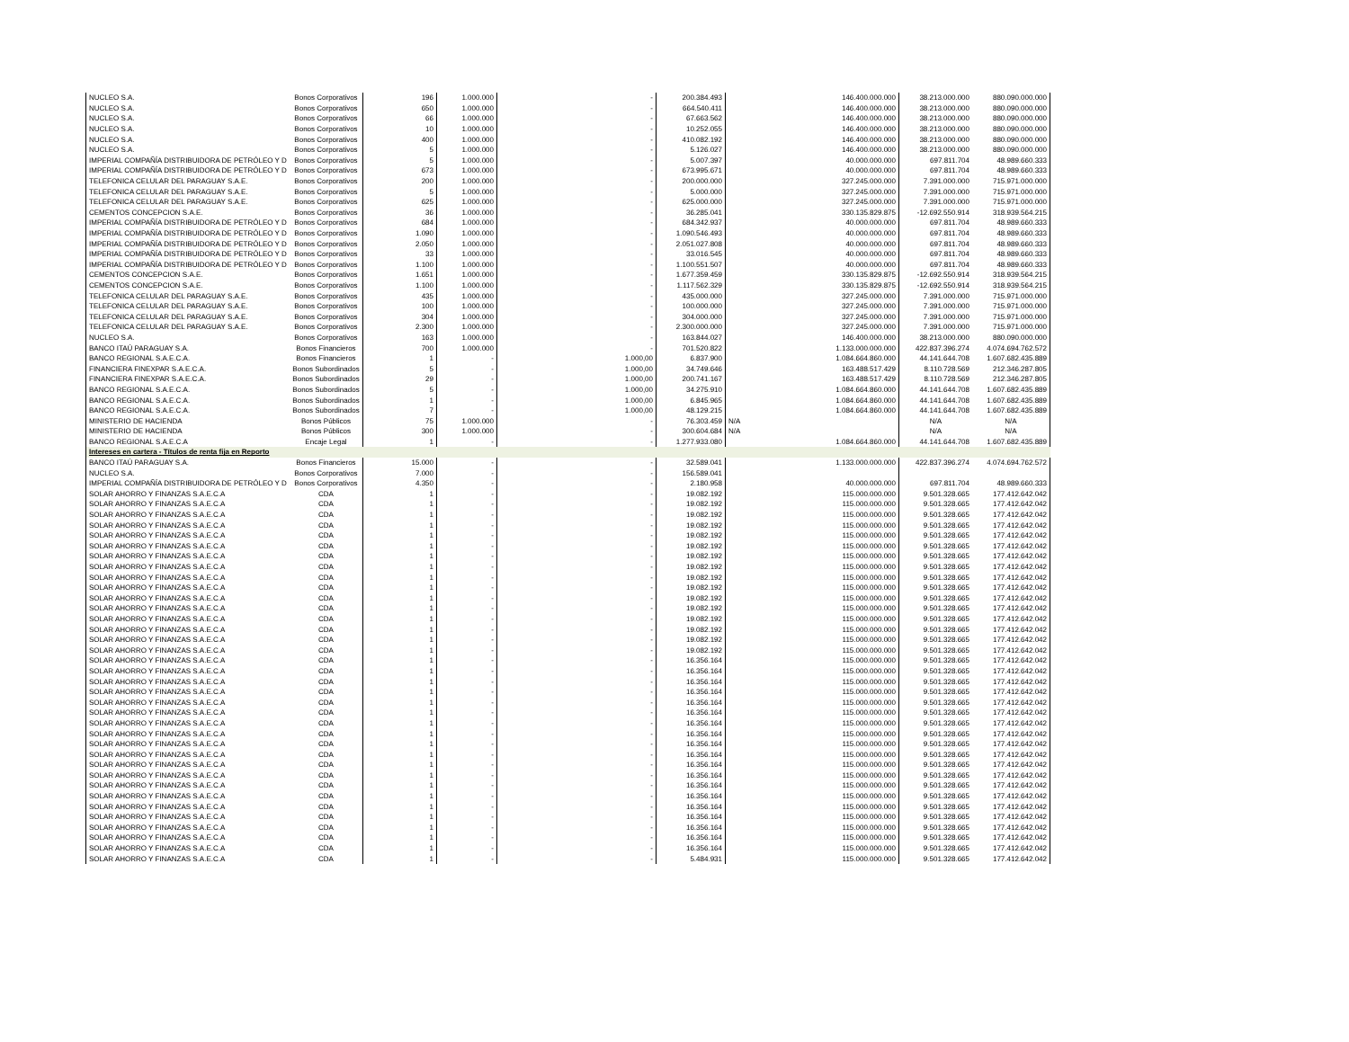| NUCLEO S.A. | Bonos Corporativos | 196 | 1.000.000 | - | 200.384.493 | | 146.400.000.000 | 38.213.000.000 | 880.090.000.000 |
| NUCLEO S.A. | Bonos Corporativos | 650 | 1.000.000 | - | 664.540.411 | | 146.400.000.000 | 38.213.000.000 | 880.090.000.000 |
| NUCLEO S.A. | Bonos Corporativos | 66 | 1.000.000 | - | 67.663.562 | | 146.400.000.000 | 38.213.000.000 | 880.090.000.000 |
| NUCLEO S.A. | Bonos Corporativos | 10 | 1.000.000 | - | 10.252.055 | | 146.400.000.000 | 38.213.000.000 | 880.090.000.000 |
| NUCLEO S.A. | Bonos Corporativos | 400 | 1.000.000 | - | 410.082.192 | | 146.400.000.000 | 38.213.000.000 | 880.090.000.000 |
| NUCLEO S.A. | Bonos Corporativos | 5 | 1.000.000 | - | 5.126.027 | | 146.400.000.000 | 38.213.000.000 | 880.090.000.000 |
| IMPERIAL COMPAÑÍA DISTRIBUIDORA DE PETRÓLEO Y D | Bonos Corporativos | 5 | 1.000.000 | - | 5.007.397 | | 40.000.000.000 | 697.811.704 | 48.989.660.333 |
| IMPERIAL COMPAÑÍA DISTRIBUIDORA DE PETRÓLEO Y D | Bonos Corporativos | 673 | 1.000.000 | - | 673.995.671 | | 40.000.000.000 | 697.811.704 | 48.989.660.333 |
| TELEFONICA CELULAR DEL PARAGUAY S.A.E. | Bonos Corporativos | 200 | 1.000.000 | - | 200.000.000 | | 327.245.000.000 | 7.391.000.000 | 715.971.000.000 |
| TELEFONICA CELULAR DEL PARAGUAY S.A.E. | Bonos Corporativos | 5 | 1.000.000 | - | 5.000.000 | | 327.245.000.000 | 7.391.000.000 | 715.971.000.000 |
| TELEFONICA CELULAR DEL PARAGUAY S.A.E. | Bonos Corporativos | 625 | 1.000.000 | - | 625.000.000 | | 327.245.000.000 | 7.391.000.000 | 715.971.000.000 |
| CEMENTOS CONCEPCION S.A.E. | Bonos Corporativos | 36 | 1.000.000 | - | 36.285.041 | | 330.135.829.875 | -12.692.550.914 | 318.939.564.215 |
| IMPERIAL COMPAÑÍA DISTRIBUIDORA DE PETRÓLEO Y D | Bonos Corporativos | 684 | 1.000.000 | - | 684.342.937 | | 40.000.000.000 | 697.811.704 | 48.989.660.333 |
| IMPERIAL COMPAÑÍA DISTRIBUIDORA DE PETRÓLEO Y D | Bonos Corporativos | 1.090 | 1.000.000 | - | 1.090.546.493 | | 40.000.000.000 | 697.811.704 | 48.989.660.333 |
| IMPERIAL COMPAÑÍA DISTRIBUIDORA DE PETRÓLEO Y D | Bonos Corporativos | 2.050 | 1.000.000 | - | 2.051.027.808 | | 40.000.000.000 | 697.811.704 | 48.989.660.333 |
| IMPERIAL COMPAÑÍA DISTRIBUIDORA DE PETRÓLEO Y D | Bonos Corporativos | 33 | 1.000.000 | - | 33.016.545 | | 40.000.000.000 | 697.811.704 | 48.989.660.333 |
| IMPERIAL COMPAÑÍA DISTRIBUIDORA DE PETRÓLEO Y D | Bonos Corporativos | 1.100 | 1.000.000 | - | 1.100.551.507 | | 40.000.000.000 | 697.811.704 | 48.989.660.333 |
| CEMENTOS CONCEPCION S.A.E. | Bonos Corporativos | 1.651 | 1.000.000 | - | 1.677.359.459 | | 330.135.829.875 | -12.692.550.914 | 318.939.564.215 |
| CEMENTOS CONCEPCION S.A.E. | Bonos Corporativos | 1.100 | 1.000.000 | - | 1.117.562.329 | | 330.135.829.875 | -12.692.550.914 | 318.939.564.215 |
| TELEFONICA CELULAR DEL PARAGUAY S.A.E. | Bonos Corporativos | 435 | 1.000.000 | - | 435.000.000 | | 327.245.000.000 | 7.391.000.000 | 715.971.000.000 |
| TELEFONICA CELULAR DEL PARAGUAY S.A.E. | Bonos Corporativos | 100 | 1.000.000 | - | 100.000.000 | | 327.245.000.000 | 7.391.000.000 | 715.971.000.000 |
| TELEFONICA CELULAR DEL PARAGUAY S.A.E. | Bonos Corporativos | 304 | 1.000.000 | - | 304.000.000 | | 327.245.000.000 | 7.391.000.000 | 715.971.000.000 |
| TELEFONICA CELULAR DEL PARAGUAY S.A.E. | Bonos Corporativos | 2.300 | 1.000.000 | - | 2.300.000.000 | | 327.245.000.000 | 7.391.000.000 | 715.971.000.000 |
| NUCLEO S.A. | Bonos Corporativos | 163 | 1.000.000 | - | 163.844.027 | | 146.400.000.000 | 38.213.000.000 | 880.090.000.000 |
| BANCO ITAÚ PARAGUAY S.A. | Bonos Financieros | 700 | 1.000.000 | - | 701.520.822 | | 1.133.000.000.000 | 422.837.396.274 | 4.074.694.762.572 |
| BANCO REGIONAL S.A.E.C.A. | Bonos Financieros | 1 | - | 1.000,00 | 6.837.900 | | 1.084.664.860.000 | 44.141.644.708 | 1.607.682.435.889 |
| FINANCIERA FINEXPAR S.A.E.C.A. | Bonos Subordinados | 5 | - | 1.000,00 | 34.749.646 | | 163.488.517.429 | 8.110.728.569 | 212.346.287.805 |
| FINANCIERA FINEXPAR S.A.E.C.A. | Bonos Subordinados | 29 | - | 1.000,00 | 200.741.167 | | 163.488.517.429 | 8.110.728.569 | 212.346.287.805 |
| BANCO REGIONAL S.A.E.C.A. | Bonos Subordinados | 5 | - | 1.000,00 | 34.275.910 | | 1.084.664.860.000 | 44.141.644.708 | 1.607.682.435.889 |
| BANCO REGIONAL S.A.E.C.A. | Bonos Subordinados | 1 | - | 1.000,00 | 6.845.965 | | 1.084.664.860.000 | 44.141.644.708 | 1.607.682.435.889 |
| BANCO REGIONAL S.A.E.C.A. | Bonos Subordinados | 7 | - | 1.000,00 | 48.129.215 | | 1.084.664.860.000 | 44.141.644.708 | 1.607.682.435.889 |
| MINISTERIO DE HACIENDA | Bonos Públicos | 75 | 1.000.000 | - | 76.303.459 | N/A | | N/A | N/A |
| MINISTERIO DE HACIENDA | Bonos Públicos | 300 | 1.000.000 | - | 300.604.684 | N/A | | N/A | N/A |
| BANCO REGIONAL S.A.E.C.A | Encaje Legal | 1 | - | - | 1.277.933.080 | | 1.084.664.860.000 | 44.141.644.708 | 1.607.682.435.889 |
| Intereses en cartera - Títulos de renta fija en Reporto | | | | | | | | | |
| BANCO ITAÚ PARAGUAY S.A. | Bonos Financieros | 15.000 | - | - | 32.589.041 | | 1.133.000.000.000 | 422.837.396.274 | 4.074.694.762.572 |
| NUCLEO S.A. | Bonos Corporativos | 7.000 | - | - | 156.589.041 | | | | |
| IMPERIAL COMPAÑÍA DISTRIBUIDORA DE PETRÓLEO Y D | Bonos Corporativos | 4.350 | - | - | 2.180.958 | | 40.000.000.000 | 697.811.704 | 48.989.660.333 |
| SOLAR AHORRO Y FINANZAS S.A.E.C.A | CDA | 1 | - | - | 19.082.192 | | 115.000.000.000 | 9.501.328.665 | 177.412.642.042 |
| SOLAR AHORRO Y FINANZAS S.A.E.C.A | CDA | 1 | - | - | 19.082.192 | | 115.000.000.000 | 9.501.328.665 | 177.412.642.042 |
| SOLAR AHORRO Y FINANZAS S.A.E.C.A | CDA | 1 | - | - | 19.082.192 | | 115.000.000.000 | 9.501.328.665 | 177.412.642.042 |
| SOLAR AHORRO Y FINANZAS S.A.E.C.A | CDA | 1 | - | - | 19.082.192 | | 115.000.000.000 | 9.501.328.665 | 177.412.642.042 |
| SOLAR AHORRO Y FINANZAS S.A.E.C.A | CDA | 1 | - | - | 19.082.192 | | 115.000.000.000 | 9.501.328.665 | 177.412.642.042 |
| SOLAR AHORRO Y FINANZAS S.A.E.C.A | CDA | 1 | - | - | 19.082.192 | | 115.000.000.000 | 9.501.328.665 | 177.412.642.042 |
| SOLAR AHORRO Y FINANZAS S.A.E.C.A | CDA | 1 | - | - | 19.082.192 | | 115.000.000.000 | 9.501.328.665 | 177.412.642.042 |
| SOLAR AHORRO Y FINANZAS S.A.E.C.A | CDA | 1 | - | - | 19.082.192 | | 115.000.000.000 | 9.501.328.665 | 177.412.642.042 |
| SOLAR AHORRO Y FINANZAS S.A.E.C.A | CDA | 1 | - | - | 19.082.192 | | 115.000.000.000 | 9.501.328.665 | 177.412.642.042 |
| SOLAR AHORRO Y FINANZAS S.A.E.C.A | CDA | 1 | - | - | 19.082.192 | | 115.000.000.000 | 9.501.328.665 | 177.412.642.042 |
| SOLAR AHORRO Y FINANZAS S.A.E.C.A | CDA | 1 | - | - | 19.082.192 | | 115.000.000.000 | 9.501.328.665 | 177.412.642.042 |
| SOLAR AHORRO Y FINANZAS S.A.E.C.A | CDA | 1 | - | - | 19.082.192 | | 115.000.000.000 | 9.501.328.665 | 177.412.642.042 |
| SOLAR AHORRO Y FINANZAS S.A.E.C.A | CDA | 1 | - | - | 19.082.192 | | 115.000.000.000 | 9.501.328.665 | 177.412.642.042 |
| SOLAR AHORRO Y FINANZAS S.A.E.C.A | CDA | 1 | - | - | 19.082.192 | | 115.000.000.000 | 9.501.328.665 | 177.412.642.042 |
| SOLAR AHORRO Y FINANZAS S.A.E.C.A | CDA | 1 | - | - | 19.082.192 | | 115.000.000.000 | 9.501.328.665 | 177.412.642.042 |
| SOLAR AHORRO Y FINANZAS S.A.E.C.A | CDA | 1 | - | - | 19.082.192 | | 115.000.000.000 | 9.501.328.665 | 177.412.642.042 |
| SOLAR AHORRO Y FINANZAS S.A.E.C.A | CDA | 1 | - | - | 16.356.164 | | 115.000.000.000 | 9.501.328.665 | 177.412.642.042 |
| SOLAR AHORRO Y FINANZAS S.A.E.C.A | CDA | 1 | - | - | 16.356.164 | | 115.000.000.000 | 9.501.328.665 | 177.412.642.042 |
| SOLAR AHORRO Y FINANZAS S.A.E.C.A | CDA | 1 | - | - | 16.356.164 | | 115.000.000.000 | 9.501.328.665 | 177.412.642.042 |
| SOLAR AHORRO Y FINANZAS S.A.E.C.A | CDA | 1 | - | - | 16.356.164 | | 115.000.000.000 | 9.501.328.665 | 177.412.642.042 |
| SOLAR AHORRO Y FINANZAS S.A.E.C.A | CDA | 1 | - | - | 16.356.164 | | 115.000.000.000 | 9.501.328.665 | 177.412.642.042 |
| SOLAR AHORRO Y FINANZAS S.A.E.C.A | CDA | 1 | - | - | 16.356.164 | | 115.000.000.000 | 9.501.328.665 | 177.412.642.042 |
| SOLAR AHORRO Y FINANZAS S.A.E.C.A | CDA | 1 | - | - | 16.356.164 | | 115.000.000.000 | 9.501.328.665 | 177.412.642.042 |
| SOLAR AHORRO Y FINANZAS S.A.E.C.A | CDA | 1 | - | - | 16.356.164 | | 115.000.000.000 | 9.501.328.665 | 177.412.642.042 |
| SOLAR AHORRO Y FINANZAS S.A.E.C.A | CDA | 1 | - | - | 16.356.164 | | 115.000.000.000 | 9.501.328.665 | 177.412.642.042 |
| SOLAR AHORRO Y FINANZAS S.A.E.C.A | CDA | 1 | - | - | 16.356.164 | | 115.000.000.000 | 9.501.328.665 | 177.412.642.042 |
| SOLAR AHORRO Y FINANZAS S.A.E.C.A | CDA | 1 | - | - | 16.356.164 | | 115.000.000.000 | 9.501.328.665 | 177.412.642.042 |
| SOLAR AHORRO Y FINANZAS S.A.E.C.A | CDA | 1 | - | - | 16.356.164 | | 115.000.000.000 | 9.501.328.665 | 177.412.642.042 |
| SOLAR AHORRO Y FINANZAS S.A.E.C.A | CDA | 1 | - | - | 16.356.164 | | 115.000.000.000 | 9.501.328.665 | 177.412.642.042 |
| SOLAR AHORRO Y FINANZAS S.A.E.C.A | CDA | 1 | - | - | 16.356.164 | | 115.000.000.000 | 9.501.328.665 | 177.412.642.042 |
| SOLAR AHORRO Y FINANZAS S.A.E.C.A | CDA | 1 | - | - | 16.356.164 | | 115.000.000.000 | 9.501.328.665 | 177.412.642.042 |
| SOLAR AHORRO Y FINANZAS S.A.E.C.A | CDA | 1 | - | - | 16.356.164 | | 115.000.000.000 | 9.501.328.665 | 177.412.642.042 |
| SOLAR AHORRO Y FINANZAS S.A.E.C.A | CDA | 1 | - | - | 16.356.164 | | 115.000.000.000 | 9.501.328.665 | 177.412.642.042 |
| SOLAR AHORRO Y FINANZAS S.A.E.C.A | CDA | 1 | - | - | 16.356.164 | | 115.000.000.000 | 9.501.328.665 | 177.412.642.042 |
| SOLAR AHORRO Y FINANZAS S.A.E.C.A | CDA | 1 | - | - | 16.356.164 | | 115.000.000.000 | 9.501.328.665 | 177.412.642.042 |
| SOLAR AHORRO Y FINANZAS S.A.E.C.A | CDA | 1 | - | - | 5.484.931 | | 115.000.000.000 | 9.501.328.665 | 177.412.642.042 |